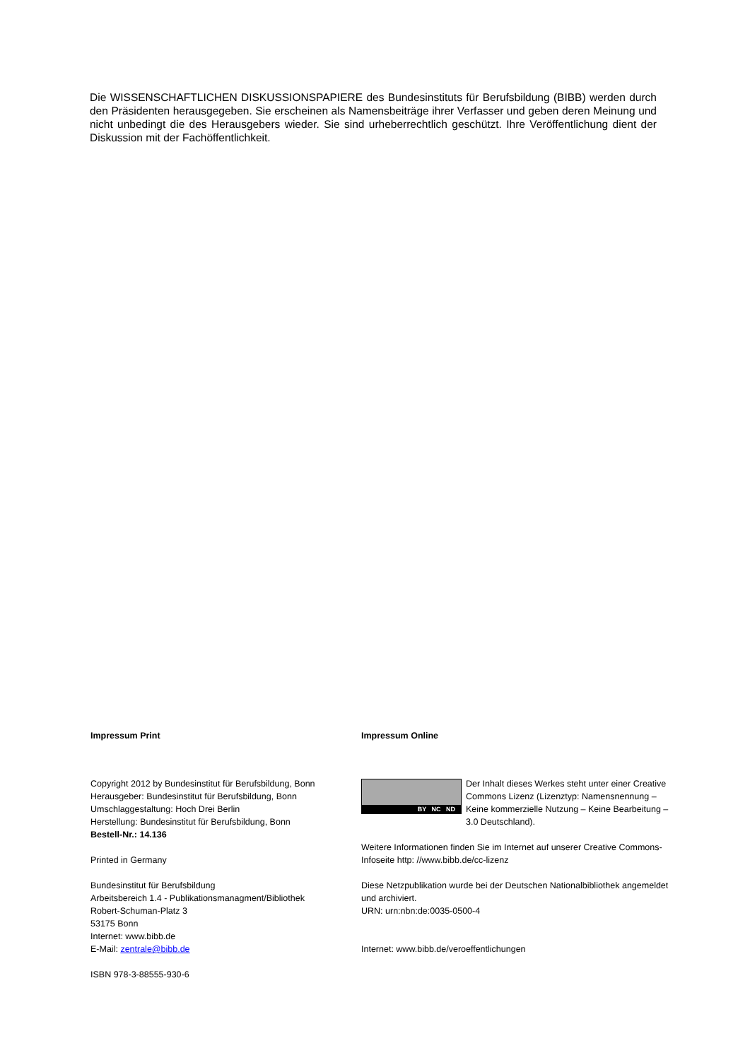Die WISSENSCHAFTLICHEN DISKUSSIONSPAPIERE des Bundesinstituts für Berufsbildung (BIBB) werden durch den Präsidenten herausgegeben. Sie erscheinen als Namensbeiträge ihrer Verfasser und geben deren Meinung und nicht unbedingt die des Herausgebers wieder. Sie sind urheberrechtlich geschützt. Ihre Veröffentlichung dient der Diskussion mit der Fachöffentlichkeit.
Impressum Print
Copyright 2012 by Bundesinstitut für Berufsbildung, Bonn
Herausgeber: Bundesinstitut für Berufsbildung, Bonn
Umschlaggestaltung: Hoch Drei Berlin
Herstellung: Bundesinstitut für Berufsbildung, Bonn
Bestell-Nr.: 14.136
Printed in Germany
Bundesinstitut für Berufsbildung
Arbeitsbereich 1.4 - Publikationsmanagment/Bibliothek
Robert-Schuman-Platz 3
53175 Bonn
Internet: www.bibb.de
E-Mail: zentrale@bibb.de
ISBN 978-3-88555-930-6
Impressum Online
BY NC ND
Der Inhalt dieses Werkes steht unter einer Creative Commons Lizenz (Lizenztyp: Namensnennung – Keine kommerzielle Nutzung – Keine Bearbeitung – 3.0 Deutschland).
Weitere Informationen finden Sie im Internet auf unserer Creative Commons-Infoseite http: //www.bibb.de/cc-lizenz
Diese Netzpublikation wurde bei der Deutschen Nationalbibliothek angemeldet und archiviert.
URN: urn:nbn:de:0035-0500-4
Internet: www.bibb.de/veroeffentlichungen